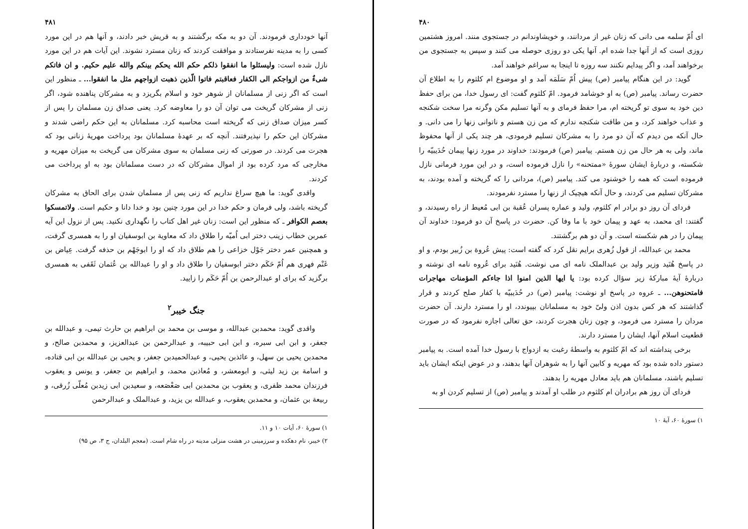۴۸۱
آنها خودداری فرمودند. آن دو به مکه برگشتند و به قریش خبر دادند، و آنها هم در این مورد کسی را به مدینه نفرستادند و موافقت کردند که زنان مسترد نشوند. این آیات هم در این مورد نازل شده است: ولیسئلوا ما انفقوا ذلکم حکم الله یحکم بینکم والله علیم حکیم. و ان فاتکم شیءٌ من ازواجکم الی الکفار فعاقبتم فاتوا الّذین ذهبت ازواجهم مثل ما انفقوا... ـ منظور این است که اگر زنی از مسلمانان از شوهر خود و اسلام بگریزد و به مشرکان پناهنده شود، اگر زنی از مشرکان گریخت می توان آن دو را معاوضه کرد. یعنی صداق زن مسلمان را پس از کسر میزان صداق زنی که گریخته است محاسبه کرد. مسلمانان به این حکم راضی شدند و مشرکان این حکم را نپذیرفتند. آنچه که بر عهدهٔ مسلمانان بود پرداخت مهریهٔ زنانی بود که هجرت می کردند. در صورتی که زنی مسلمان به سوی مشرکان می گریخت به میزان مهریه و مخارجی که مرد کرده بود از اموال مشرکان که در دست مسلمانان بود به او پرداخت می کردند.
واقدی گوید: ما هیچ سراغ نداریم که زنی پس از مسلمان شدن برای الحاق به مشرکان گریخته باشد، ولی فرمان و حکم خدا در این مورد چنین بود و خدا دانا و حکیم است. ولاتمسکوا بعصم الکوافر ـ که منظور این است: زنان غیر اهل کتاب را نگهداری نکنید. پس از نزول این آیه عمربن خطاب زینب دختر ابی اُمیّه را طلاق داد که معاویة بن ابوسفیان او را به همسری گرفت، و همچنین عمر دختر جَوْل خزاعی را هم طلاق داد که او را ابوجَهْم بن حذفه گرفت. عِیاض بن غَنْم فهری هم اُمّ حَکَم دختر ابوسفیان را طلاق داد و او را عبدالله بن عُثمان ثَقَفی به همسری برگزید که برای او عبدالرحمن بن اُمّ حَکَم را زایید.
جنگ خیبر<sup>۲</sup>
واقدی گوید: محمدبن عبدالله، و موسی بن محمد بن ابراهیم بن حارث تیمی، و عبدالله بن جعفر، و ابن ابی سبره، و ابن ابی حبیبه، و عبدالرحمن بن عبدالعزیز، و محمدبن صالح، و محمدبن یحیی بن سهل، و عائذبن یحیی، و عبدالحمیدبن جعفر، و یحیی بن عبدالله بن ابی قتاده، و اسامة بن زید لیثی، و ابومعشر، و مُعاذبن محمد، و ابراهیم بن جعفر، و یونس و یعقوب فرزندان محمد ظفری، و یعقوب بن محمدبن ابی صَعْصَعه، و سعیدبن ابی زیدبن مُعلّی زُرقی، و ربیعة بن عثمان، و محمدبن یعقوب، و عبدالله بن یزید، و عبدالملک و عبدالرحمن
۱) سورهٔ ۶۰، آیات ۱۰ و ۱۱.
۲) خیبر، نام دهکده و سرزمینی در هشت منزلی مدینه در راه شام است. (معجم البلدان، ج ۳، ص ۹۵)
۴۸۰
ای اُمّ سلمه می دانی که زنان غیر از مردانند، و خویشاوندانم در جستجوی منند. امروز هشتمین روزی است که از آنها جدا شده ام. آنها یکی دو روزی حوصله می کنند و سپس به جستجوی من برخواهند آمد، و اگر پیدایم نکنند سه روزه تا اینجا به سراغم خواهند آمد.
گوید: در این هنگام پیامبر (ص) پیش اُمّ سَلَمَه آمد و او موضوع ام کلثوم را به اطلاع آن حضرت رساند. پیامبر (ص) به او خوشامد فرمود. امّ کلثوم گفت: ای رسول خدا، من برای حفظ دین خود به سوی تو گریخته ام، مرا حفظ فرمای و به آنها تسلیم مکن وگرنه مرا سخت شکنجه و عذاب خواهند کرد، و من طاقت شکنجه ندارم که من زن هستم و ناتوانی زنها را می دانی. و حال آنکه من دیدم که آن دو مرد را به مشرکان تسلیم فرمودی، هر چند یکی از آنها محفوظ ماند، ولی به هر حال من زن هستم. پیامبر (ص) فرمودند: خداوند در مورد زنها پیمان حُدَیبیّه را شکسته، و دربارهٔ ایشان سورهٔ «ممتحنه» را نازل فرموده است، و در این مورد فرمانی نازل فرموده است که همه را خوشنود می کند. پیامبر (ص)، مردانی را که گریخته و آمده بودند، به مشرکان تسلیم می کردند، و حال آنکه هیچیک از زنها را مسترد نفرمودند.
فردای آن روز دو برادر ام کلثوم، ولید و عماره پسران عُقبة بن ابی مُعیط از راه رسیدند، و گفتند: ای محمد، به عهد و پیمان خود با ما وفا کن. حضرت در پاسخ آن دو فرمود: خداوند آن پیمان را در هم شکسته است. و آن دو هم برگشتند.
محمد بن عبدالله، از قول زُهری برایم نقل کرد که گفته است: پیش عُروة بن زُبیر بودم، و او در پاسخ هُنَید وزیر ولید بن عبدالملک نامه ای می نوشت. هُنَید برای عُروه نامه ای نوشته و دربارهٔ آیهٔ مبارکهٔ زیر سؤال کرده بود: یا ایها الذین امنوا اذا جاءکم المؤمنات مهاجرات فامتحنوهن... ـ عروه در پاسخ او نوشت: پیامبر (ص) در حُدَیبیّه با کفار صلح کردند و قرار گذاشتند که هر کس بدون اذن ولیّ خود به مسلمانان بپیوندد، او را مسترد دارند. آن حضرت مردان را مسترد می فرمود، و چون زنان هجرت کردند، حق تعالی اجازه نفرمود که در صورت قطعیت اسلام آنها، ایشان را مسترد دارند.
برخی پنداشته اند که امّ کلثوم به واسطهٔ رغبت به ازدواج با رسول خدا آمده است. به پیامبر دستور داده شده بود که مهریه و کابین آنها را به شوهران آنها بدهند، و در عوض اینکه ایشان باید تسلیم باشند، مسلمانان هم باید معادل مهریه را بدهند.
فردای آن روز هم برادران ام کلثوم در طلب او آمدند و پیامبر (ص) از تسلیم کردن او به
۱) سورهٔ ۶۰، آیهٔ ۱۰